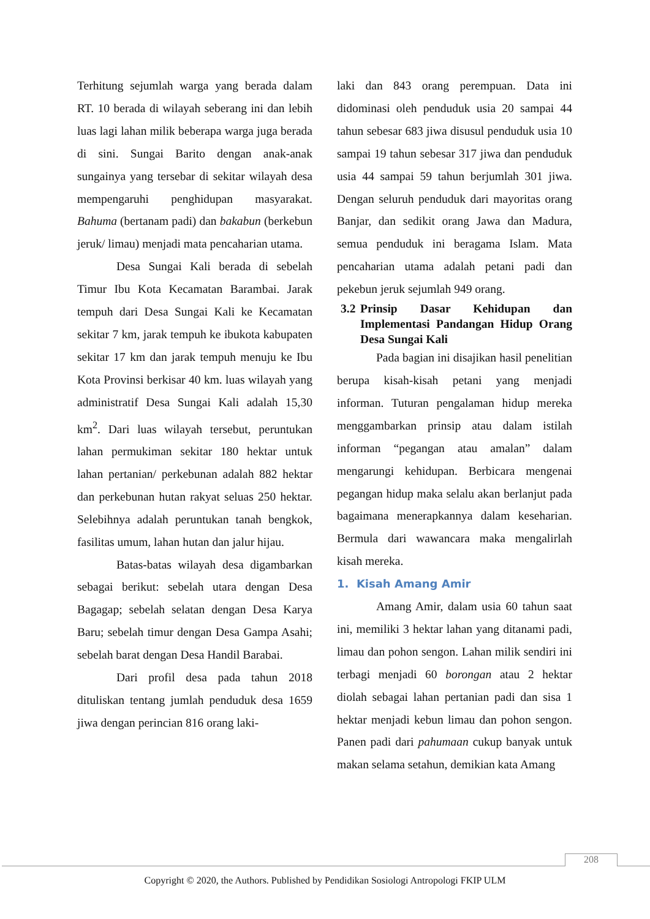Terhitung sejumlah warga yang berada dalam RT. 10 berada di wilayah seberang ini dan lebih luas lagi lahan milik beberapa warga juga berada di sini. Sungai Barito dengan anak-anak sungainya yang tersebar di sekitar wilayah desa mempengaruhi penghidupan masyarakat. Bahuma (bertanam padi) dan bakabun (berkebun jeruk/ limau) menjadi mata pencaharian utama.
Desa Sungai Kali berada di sebelah Timur Ibu Kota Kecamatan Barambai. Jarak tempuh dari Desa Sungai Kali ke Kecamatan sekitar 7 km, jarak tempuh ke ibukota kabupaten sekitar 17 km dan jarak tempuh menuju ke Ibu Kota Provinsi berkisar 40 km. luas wilayah yang administratif Desa Sungai Kali adalah 15,30 km<sup>2</sup>. Dari luas wilayah tersebut, peruntukan lahan permukiman sekitar 180 hektar untuk lahan pertanian/ perkebunan adalah 882 hektar dan perkebunan hutan rakyat seluas 250 hektar. Selebihnya adalah peruntukan tanah bengkok, fasilitas umum, lahan hutan dan jalur hijau.
Batas-batas wilayah desa digambarkan sebagai berikut: sebelah utara dengan Desa Bagagap; sebelah selatan dengan Desa Karya Baru; sebelah timur dengan Desa Gampa Asahi; sebelah barat dengan Desa Handil Barabai.
Dari profil desa pada tahun 2018 dituliskan tentang jumlah penduduk desa 1659 jiwa dengan perincian 816 orang laki-
laki dan 843 orang perempuan. Data ini didominasi oleh penduduk usia 20 sampai 44 tahun sebesar 683 jiwa disusul penduduk usia 10 sampai 19 tahun sebesar 317 jiwa dan penduduk usia 44 sampai 59 tahun berjumlah 301 jiwa. Dengan seluruh penduduk dari mayoritas orang Banjar, dan sedikit orang Jawa dan Madura, semua penduduk ini beragama Islam. Mata pencaharian utama adalah petani padi dan pekebun jeruk sejumlah 949 orang.
3.2 Prinsip Dasar Kehidupan dan Implementasi Pandangan Hidup Orang Desa Sungai Kali
Pada bagian ini disajikan hasil penelitian berupa kisah-kisah petani yang menjadi informan. Tuturan pengalaman hidup mereka menggambarkan prinsip atau dalam istilah informan “pegangan atau amalan” dalam mengarungi kehidupan. Berbicara mengenai pegangan hidup maka selalu akan berlanjut pada bagaimana menerapkannya dalam keseharian. Bermula dari wawancara maka mengalirlah kisah mereka.
1. Kisah Amang Amir
Amang Amir, dalam usia 60 tahun saat ini, memiliki 3 hektar lahan yang ditanami padi, limau dan pohon sengon. Lahan milik sendiri ini terbagi menjadi 60 borongan atau 2 hektar diolah sebagai lahan pertanian padi dan sisa 1 hektar menjadi kebun limau dan pohon sengon. Panen padi dari pahumaan cukup banyak untuk makan selama setahun, demikian kata Amang
208
Copyright © 2020, the Authors. Published by Pendidikan Sosiologi Antropologi FKIP ULM